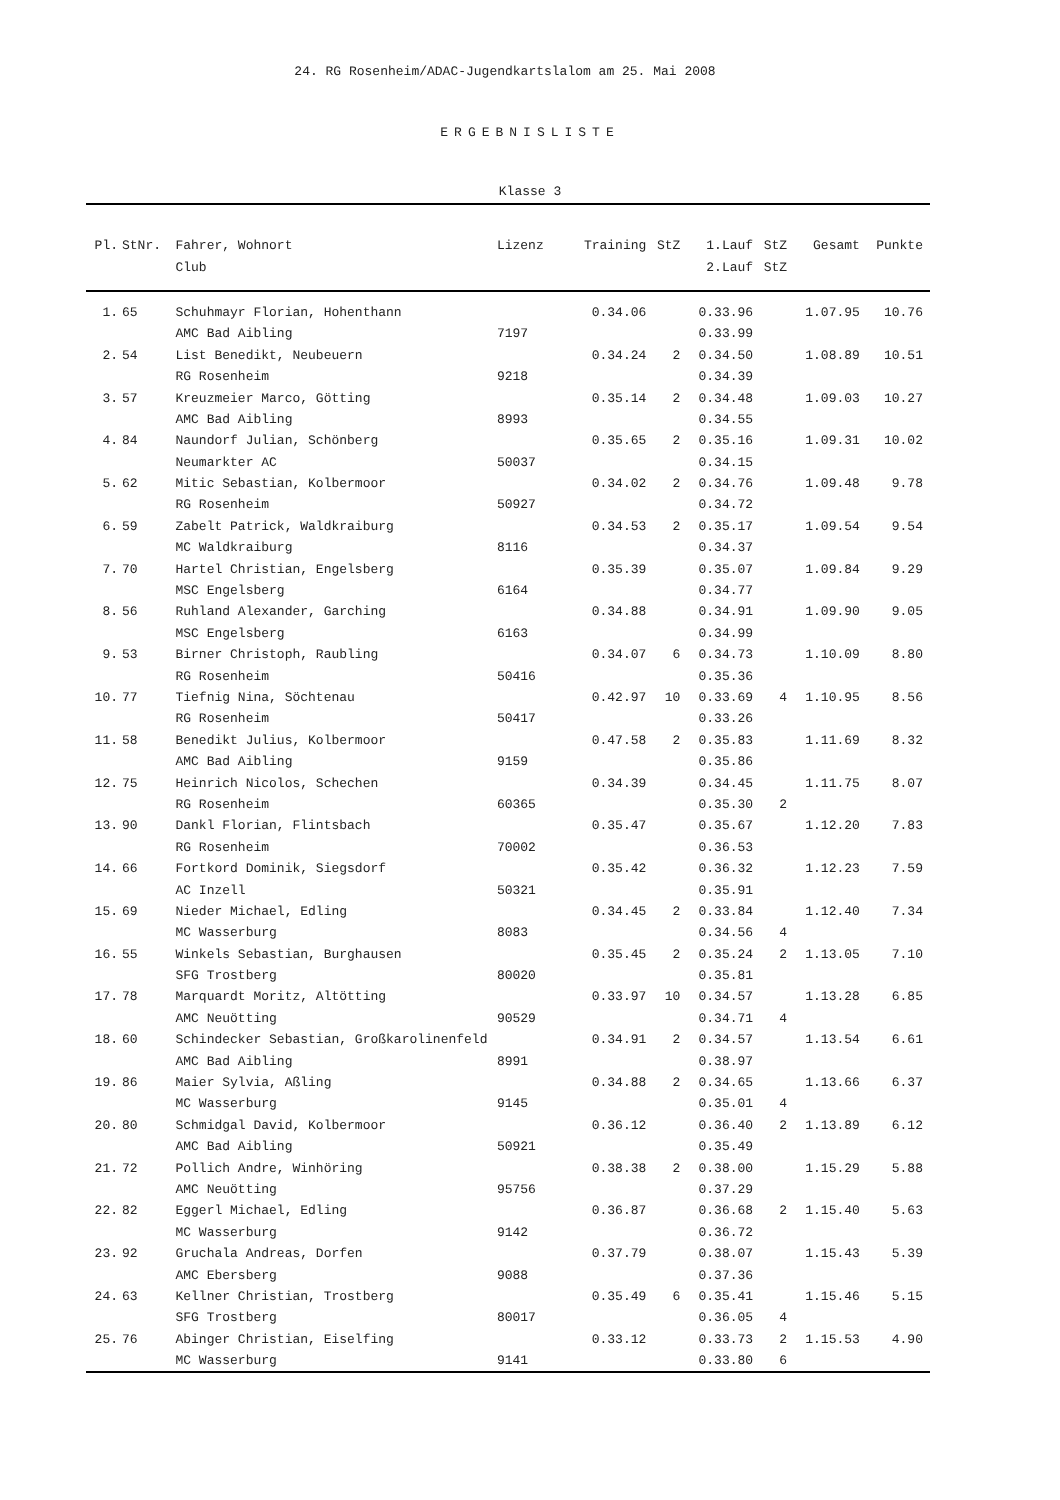24. RG Rosenheim/ADAC-Jugendkartslalom am 25. Mai 2008
ERGEBNISLISTE
Klasse 3
| Pl. | StNr. | Fahrer, Wohnort | Lizenz | Training | StZ | 1.Lauf | StZ | Gesamt | Punkte | |
| --- | --- | --- | --- | --- | --- | --- | --- | --- | --- | --- |
| | | Club | | | | 2.Lauf | StZ | | | |
| 1. | 65 | Schuhmayr Florian, Hohenthann | | 0.34.06 | | 0.33.96 | | 1.07.95 | 10.76 | |
| | | AMC Bad Aibling | 7197 | | | 0.33.99 | | | | |
| 2. | 54 | List Benedikt, Neubeuern | | 0.34.24 | 2 | 0.34.50 | | 1.08.89 | 10.51 | |
| | | RG Rosenheim | 9218 | | | 0.34.39 | | | | |
| 3. | 57 | Kreuzmeier Marco, Götting | | 0.35.14 | 2 | 0.34.48 | | 1.09.03 | 10.27 | |
| | | AMC Bad Aibling | 8993 | | | 0.34.55 | | | | |
| 4. | 84 | Naundorf Julian, Schönberg | | 0.35.65 | 2 | 0.35.16 | | 1.09.31 | 10.02 | |
| | | Neumarkter AC | 50037 | | | 0.34.15 | | | | |
| 5. | 62 | Mitic Sebastian, Kolbermoor | | 0.34.02 | 2 | 0.34.76 | | 1.09.48 | 9.78 | |
| | | RG Rosenheim | 50927 | | | 0.34.72 | | | | |
| 6. | 59 | Zabelt Patrick, Waldkraiburg | | 0.34.53 | 2 | 0.35.17 | | 1.09.54 | 9.54 | |
| | | MC Waldkraiburg | 8116 | | | 0.34.37 | | | | |
| 7. | 70 | Hartel Christian, Engelsberg | | 0.35.39 | | 0.35.07 | | 1.09.84 | 9.29 | |
| | | MSC Engelsberg | 6164 | | | 0.34.77 | | | | |
| 8. | 56 | Ruhland Alexander, Garching | | 0.34.88 | | 0.34.91 | | 1.09.90 | 9.05 | |
| | | MSC Engelsberg | 6163 | | | 0.34.99 | | | | |
| 9. | 53 | Birner Christoph, Raubling | | 0.34.07 | 6 | 0.34.73 | | 1.10.09 | 8.80 | |
| | | RG Rosenheim | 50416 | | | 0.35.36 | | | | |
| 10. | 77 | Tiefnig Nina, Söchtenau | | 0.42.97 | 10 | 0.33.69 | 4 | 1.10.95 | 8.56 | |
| | | RG Rosenheim | 50417 | | | 0.33.26 | | | | |
| 11. | 58 | Benedikt Julius, Kolbermoor | | 0.47.58 | 2 | 0.35.83 | | 1.11.69 | 8.32 | |
| | | AMC Bad Aibling | 9159 | | | 0.35.86 | | | | |
| 12. | 75 | Heinrich Nicolos, Schechen | | 0.34.39 | | 0.34.45 | | 1.11.75 | 8.07 | |
| | | RG Rosenheim | 60365 | | | 0.35.30 | 2 | | | |
| 13. | 90 | Dankl Florian, Flintsbach | | 0.35.47 | | 0.35.67 | | 1.12.20 | 7.83 | |
| | | RG Rosenheim | 70002 | | | 0.36.53 | | | | |
| 14. | 66 | Fortkord Dominik, Siegsdorf | | 0.35.42 | | 0.36.32 | | 1.12.23 | 7.59 | |
| | | AC Inzell | 50321 | | | 0.35.91 | | | | |
| 15. | 69 | Nieder Michael, Edling | | 0.34.45 | 2 | 0.33.84 | | 1.12.40 | 7.34 | |
| | | MC Wasserburg | 8083 | | | 0.34.56 | 4 | | | |
| 16. | 55 | Winkels Sebastian, Burghausen | | 0.35.45 | 2 | 0.35.24 | 2 | 1.13.05 | 7.10 | |
| | | SFG Trostberg | 80020 | | | 0.35.81 | | | | |
| 17. | 78 | Marquardt Moritz, Altötting | | 0.33.97 | 10 | 0.34.57 | | 1.13.28 | 6.85 | |
| | | AMC Neuötting | 90529 | | | 0.34.71 | 4 | | | |
| 18. | 60 | Schindecker Sebastian, Großkarolinenfeld | | 0.34.91 | 2 | 0.34.57 | | 1.13.54 | 6.61 | |
| | | AMC Bad Aibling | 8991 | | | 0.38.97 | | | | |
| 19. | 86 | Maier Sylvia, Aßling | | 0.34.88 | 2 | 0.34.65 | | 1.13.66 | 6.37 | |
| | | MC Wasserburg | 9145 | | | 0.35.01 | 4 | | | |
| 20. | 80 | Schmidgal David, Kolbermoor | | 0.36.12 | | 0.36.40 | 2 | 1.13.89 | 6.12 | |
| | | AMC Bad Aibling | 50921 | | | 0.35.49 | | | | |
| 21. | 72 | Pollich Andre, Winhöring | | 0.38.38 | 2 | 0.38.00 | | 1.15.29 | 5.88 | |
| | | AMC Neuötting | 95756 | | | 0.37.29 | | | | |
| 22. | 82 | Eggerl Michael, Edling | | 0.36.87 | | 0.36.68 | 2 | 1.15.40 | 5.63 | |
| | | MC Wasserburg | 9142 | | | 0.36.72 | | | | |
| 23. | 92 | Gruchala Andreas, Dorfen | | 0.37.79 | | 0.38.07 | | 1.15.43 | 5.39 | |
| | | AMC Ebersberg | 9088 | | | 0.37.36 | | | | |
| 24. | 63 | Kellner Christian, Trostberg | | 0.35.49 | 6 | 0.35.41 | | 1.15.46 | 5.15 | |
| | | SFG Trostberg | 80017 | | | 0.36.05 | 4 | | | |
| 25. | 76 | Abinger Christian, Eiselfing | | 0.33.12 | | 0.33.73 | 2 | 1.15.53 | 4.90 | |
| | | MC Wasserburg | 9141 | | | 0.33.80 | 6 | | | |